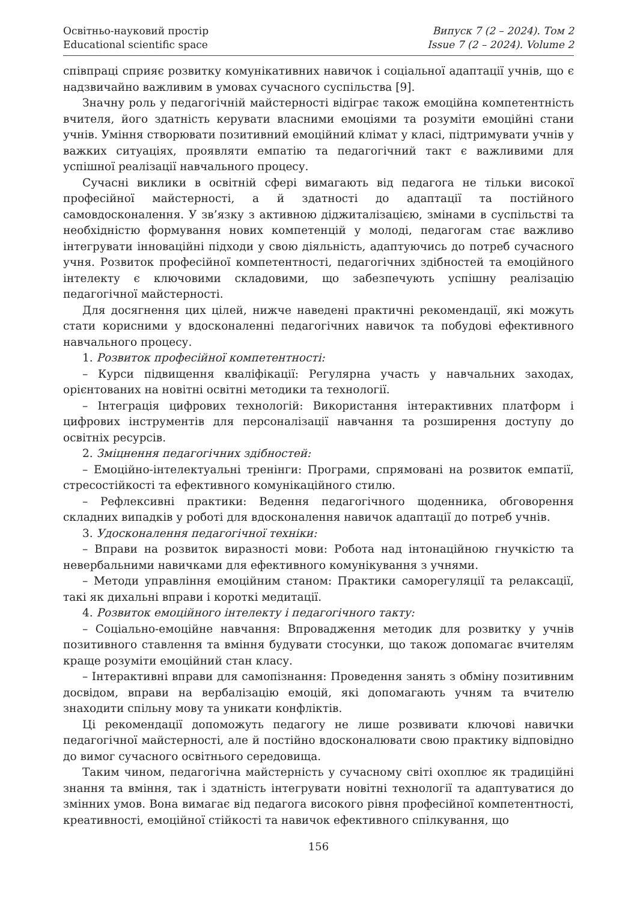Освітньо-науковий простір
Educational scientific space
Випуск 7 (2 – 2024). Том 2
Issue 7 (2 – 2024). Volume 2
співпраці сприяє розвитку комунікативних навичок і соціальної адаптації учнів, що є надзвичайно важливим в умовах сучасного суспільства [9].
Значну роль у педагогічній майстерності відіграє також емоційна компетентність вчителя, його здатність керувати власними емоціями та розуміти емоційні стани учнів. Уміння створювати позитивний емоційний клімат у класі, підтримувати учнів у важких ситуаціях, проявляти емпатію та педагогічний такт є важливими для успішної реалізації навчального процесу.
Сучасні виклики в освітній сфері вимагають від педагога не тільки високої професійної майстерності, а й здатності до адаптації та постійного самовдосконалення. У зв’язку з активною діджиталізацією, змінами в суспільстві та необхідністю формування нових компетенцій у молоді, педагогам стає важливо інтегрувати інноваційні підходи у свою діяльність, адаптуючись до потреб сучасного учня. Розвиток професійної компетентності, педагогічних здібностей та емоційного інтелекту є ключовими складовими, що забезпечують успішну реалізацію педагогічної майстерності.
Для досягнення цих цілей, нижче наведені практичні рекомендації, які можуть стати корисними у вдосконаленні педагогічних навичок та побудові ефективного навчального процесу.
1. Розвиток професійної компетентності:
– Курси підвищення кваліфікації: Регулярна участь у навчальних заходах, орієнтованих на новітні освітні методики та технології.
– Інтеграція цифрових технологій: Використання інтерактивних платформ і цифрових інструментів для персоналізації навчання та розширення доступу до освітніх ресурсів.
2. Зміцнення педагогічних здібностей:
– Емоційно-інтелектуальні тренінги: Програми, спрямовані на розвиток емпатії, стресостійкості та ефективного комунікаційного стилю.
– Рефлексивні практики: Ведення педагогічного щоденника, обговорення складних випадків у роботі для вдосконалення навичок адаптації до потреб учнів.
3. Удосконалення педагогічної техніки:
– Вправи на розвиток виразності мови: Робота над інтонаційною гнучкістю та невербальними навичками для ефективного комунікування з учнями.
– Методи управління емоційним станом: Практики саморегуляції та релаксації, такі як дихальні вправи і короткі медитації.
4. Розвиток емоційного інтелекту і педагогічного такту:
– Соціально-емоційне навчання: Впровадження методик для розвитку у учнів позитивного ставлення та вміння будувати стосунки, що також допомагає вчителям краще розуміти емоційний стан класу.
– Інтерактивні вправи для самопізнання: Проведення занять з обміну позитивним досвідом, вправи на вербалізацію емоцій, які допомагають учням та вчителю знаходити спільну мову та уникати конфліктів.
Ці рекомендації допоможуть педагогу не лише розвивати ключові навички педагогічної майстерності, але й постійно вдосконалювати свою практику відповідно до вимог сучасного освітнього середовища.
Таким чином, педагогічна майстерність у сучасному світі охоплює як традиційні знання та вміння, так і здатність інтегрувати новітні технології та адаптуватися до змінних умов. Вона вимагає від педагога високого рівня професійної компетентності, креативності, емоційної стійкості та навичок ефективного спілкування, що
156